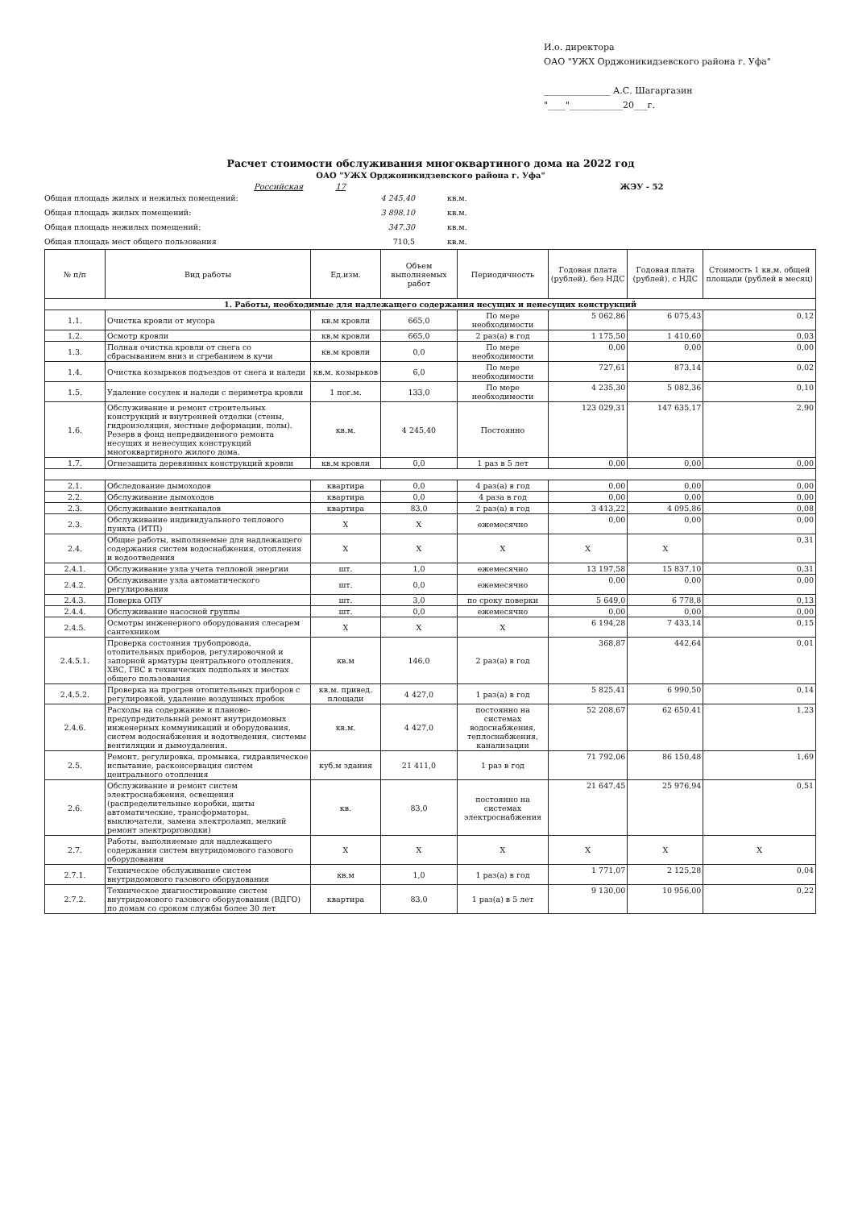И.о. директора
ОАО "УЖХ Орджоникидзевского района г. Уфа"
_______________ А.С. Шагаргазин
"____"____________20___г.
Расчет стоимости обслуживания многоквартиного дома на 2022 год
ОАО "УЖХ Орджоникидзевского района г. Уфа"
Российская 17 ЖЭУ - 52
Общая площадь жилых и нежилых помещений: 4 245,40 кв.м.
Общая площадь жилых помещений: 3 898,10 кв.м.
Общая площадь нежилых помещений: 347,30 кв.м.
Общая площадь мест общего пользования 710,5 кв.м.
| № п/п | Вид работы | Ед.изм. | Объем выполняемых работ | Периодичность | Годовая плата (рублей), без НДС | Годовая плата (рублей), с НДС | Стоимость 1 кв.м. общей площади (рублей в месяц) |
| --- | --- | --- | --- | --- | --- | --- | --- |
| 1. Работы, необходимые для надлежащего содержания несущих и ненесущих конструкций | | | | | | | |
| 1.1. | Очистка кровли от мусора | кв.м кровли | 665,0 | По мере необходимости | 5 062,86 | 6 075,43 | 0,12 |
| 1.2. | Осмотр кровли | кв.м кровли | 665,0 | 2 раз(а) в год | 1 175,50 | 1 410,60 | 0,03 |
| 1.3. | Полная очистка кровли от снега со сбрасыванием вниз и сгребанием в кучи | кв.м кровли | 0,0 | По мере необходимости | 0,00 | 0,00 | 0,00 |
| 1.4. | Очистка козырьков подъездов от снега и наледи | кв.м. козырьков | 6,0 | По мере необходимости | 727,61 | 873,14 | 0,02 |
| 1.5. | Удаление сосулек и наледи с периметра кровли | 1 пог.м. | 133,0 | По мере необходимости | 4 235,30 | 5 082,36 | 0,10 |
| 1.6. | Обслуживание и ремонт строительных конструкций и внутренней отделки (стены, гидроизоляция, местные деформации, полы). Резерв в фонд непредвиденного ремонта несущих и ненесущих конструкций многоквартирного жилого дома. | кв.м. | 4 245,40 | Постоянно | 123 029,31 | 147 635,17 | 2,90 |
| 1.7. | Огнезащита деревянных конструкций кровли | кв.м кровли | 0,0 | 1 раз в 5 лет | 0,00 | 0,00 | 0,00 |
| 2.1. | Обследование дымоходов | квартира | 0,0 | 4 раз(а) в год | 0,00 | 0,00 | 0,00 |
| 2.2. | Обслуживание дымоходов | квартира | 0,0 | 4 раза в год | 0,00 | 0,00 | 0,00 |
| 2.3. | Обслуживание вентканалов | квартира | 83,0 | 2 раз(а) в год | 3 413,22 | 4 095,86 | 0,08 |
| 2.3. | Обслуживание индивидуального теплового пункта (ИТП) | Х | Х | ежемесячно | 0,00 | 0,00 | 0,00 |
| 2.4. | Общие работы, выполняемые для надлежащего содержания систем водоснабжения, отопления и водоотведения | Х | Х | Х | Х | Х | 0,31 |
| 2.4.1. | Обслуживание узла учета тепловой энергии | шт. | 1,0 | ежемесячно | 13 197,58 | 15 837,10 | 0,31 |
| 2.4.2. | Обслуживание узла автоматического регулирования | шт. | 0,0 | ежемесячно | 0,00 | 0,00 | 0,00 |
| 2.4.3. | Поверка ОПУ | шт. | 3,0 | по сроку поверки | 5 649,0 | 6 778,8 | 0,13 |
| 2.4.4. | Обслуживание насосной группы | шт. | 0,0 | ежемесячно | 0,00 | 0,00 | 0,00 |
| 2.4.5. | Осмотры инженерного оборудования слесарем сантехником | Х | Х | Х | 6 194,28 | 7 433,14 | 0,15 |
| 2.4.5.1. | Проверка состояния трубопровода, отопительных приборов, регулировочной и запорной арматуры центрального отопления, ХВС, ГВС в технических подпольях и местах общего пользования | кв.м | 146,0 | 2 раз(а) в год | 368,87 | 442,64 | 0,01 |
| 2.4.5.2. | Проверка на прогрев отопительных приборов с регулировкой, удаление воздушных пробок | кв.м. привед. площади | 4 427,0 | 1 раз(а) в год | 5 825,41 | 6 990,50 | 0,14 |
| 2.4.6. | Расходы на содержание и планово-предупредительный ремонт внутридомовых инженерных коммуникаций и оборудования, систем водоснабжения и водотведения, системы вентиляции и дымоудаления. | кв.м. | 4 427,0 | постоянно на системах водоснабжения, теплоснабжения, канализации | 52 208,67 | 62 650,41 | 1,23 |
| 2.5. | Ремонт, регулировка, промывка, гидравлическое испытание, расконсервация систем центрального отопления | куб.м здания | 21 411,0 | 1 раз в год | 71 792,06 | 86 150,48 | 1,69 |
| 2.6. | Обслуживание и ремонт систем электроснабжения, освещения (распределительные коробки, щиты автоматические, трансформаторы, выключатели, замена электроламп, мелкий ремонт электроproводки) | кв. | 83,0 | постоянно на системах электроснабжения | 21 647,45 | 25 976,94 | 0,51 |
| 2.7. | Работы, выполняемые для надлежащего содержания систем внутридомового газового оборудования | Х | Х | Х | Х | Х | Х |
| 2.7.1. | Техническое обслуживание систем внутридомового газового оборудования | кв.м | 1,0 | 1 раз(а) в год | 1 771,07 | 2 125,28 | 0,04 |
| 2.7.2. | Техническое диагностирование систем внутридомового газового оборудования (ВДГО) по домам со сроком службы более 30 лет | квартира | 83,0 | 1 раз(а) в 5 лет | 9 130,00 | 10 956,00 | 0,22 |